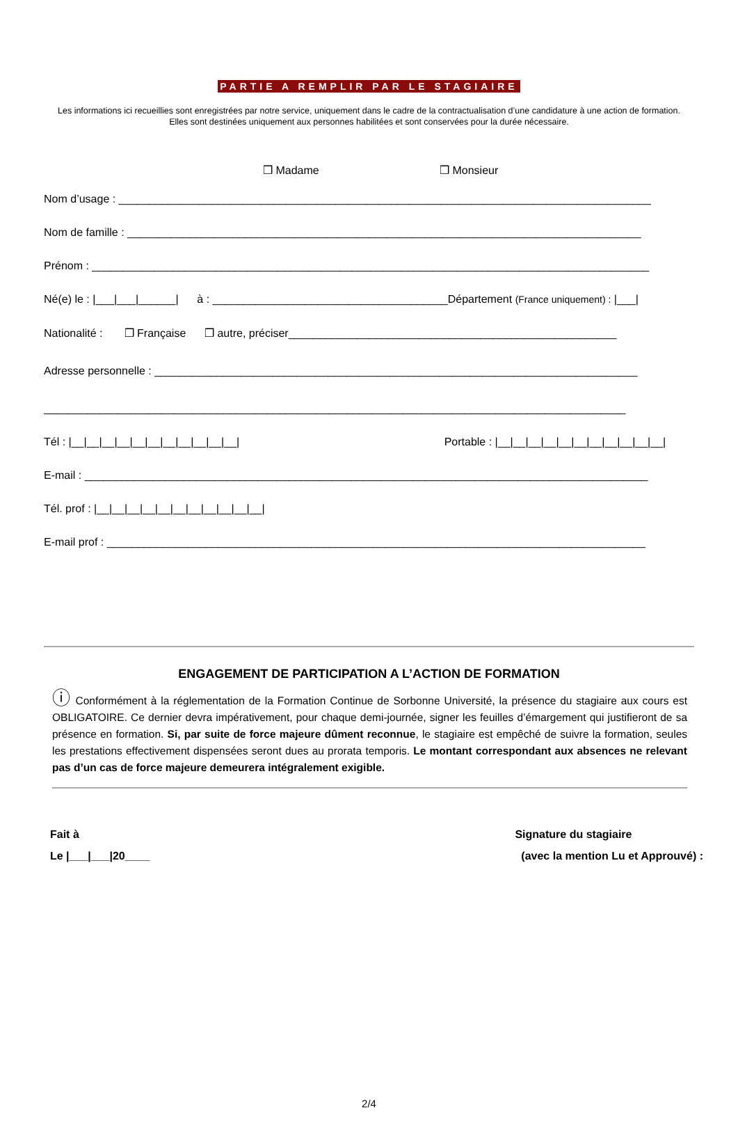PARTIE A REMPLIR PAR LE STAGIAIRE
Les informations ici recueillies sont enregistrées par notre service, uniquement dans le cadre de la contractualisation d’une candidature à une action de formation. Elles sont destinées uniquement aux personnes habilitées et sont conservées pour la durée nécessaire.
❒ Madame ❒ Monsieur
Nom d’usage : ______________________________________________________________________________________
Nom de famille : ___________________________________________________________________________________
Prénom : __________________________________________________________________________________________
Né(e) le : |___|___|______| à : ______________________________________Département (France uniquement) : |___|
Nationalité : ❒ Française ❒ autre, préciser_____________________________________________________
Adresse personnelle : ______________________________________________________________________________
______________________________________________________________________________________________
Tél : |__|__|__|__|__|__|__|__|__|__|__| Portable : |__|__|__|__|__|__|__|__|__|__|__|
E-mail : ___________________________________________________________________________________________
Tél. prof : |__|__|__|__|__|__|__|__|__|__|__|
E-mail prof : _______________________________________________________________________________________
ENGAGEMENT DE PARTICIPATION A L’ACTION DE FORMATION
ⓘ Conformément à la réglementation de la Formation Continue de Sorbonne Université, la présence du stagiaire aux cours est OBLIGATOIRE. Ce dernier devra impérativement, pour chaque demi-journée, signer les feuilles d’émargement qui justifieront de sa présence en formation. Si, par suite de force majeure dûment reconnue, le stagiaire est empêché de suivre la formation, seules les prestations effectivement dispensées seront dues au prorata temporis. Le montant correspondant aux absences ne relevant pas d’un cas de force majeure demeurera intégralement exigible.
Fait à
Le |___|___|20____
Signature du stagiaire
(avec la mention Lu et Approuvé) :
2/4